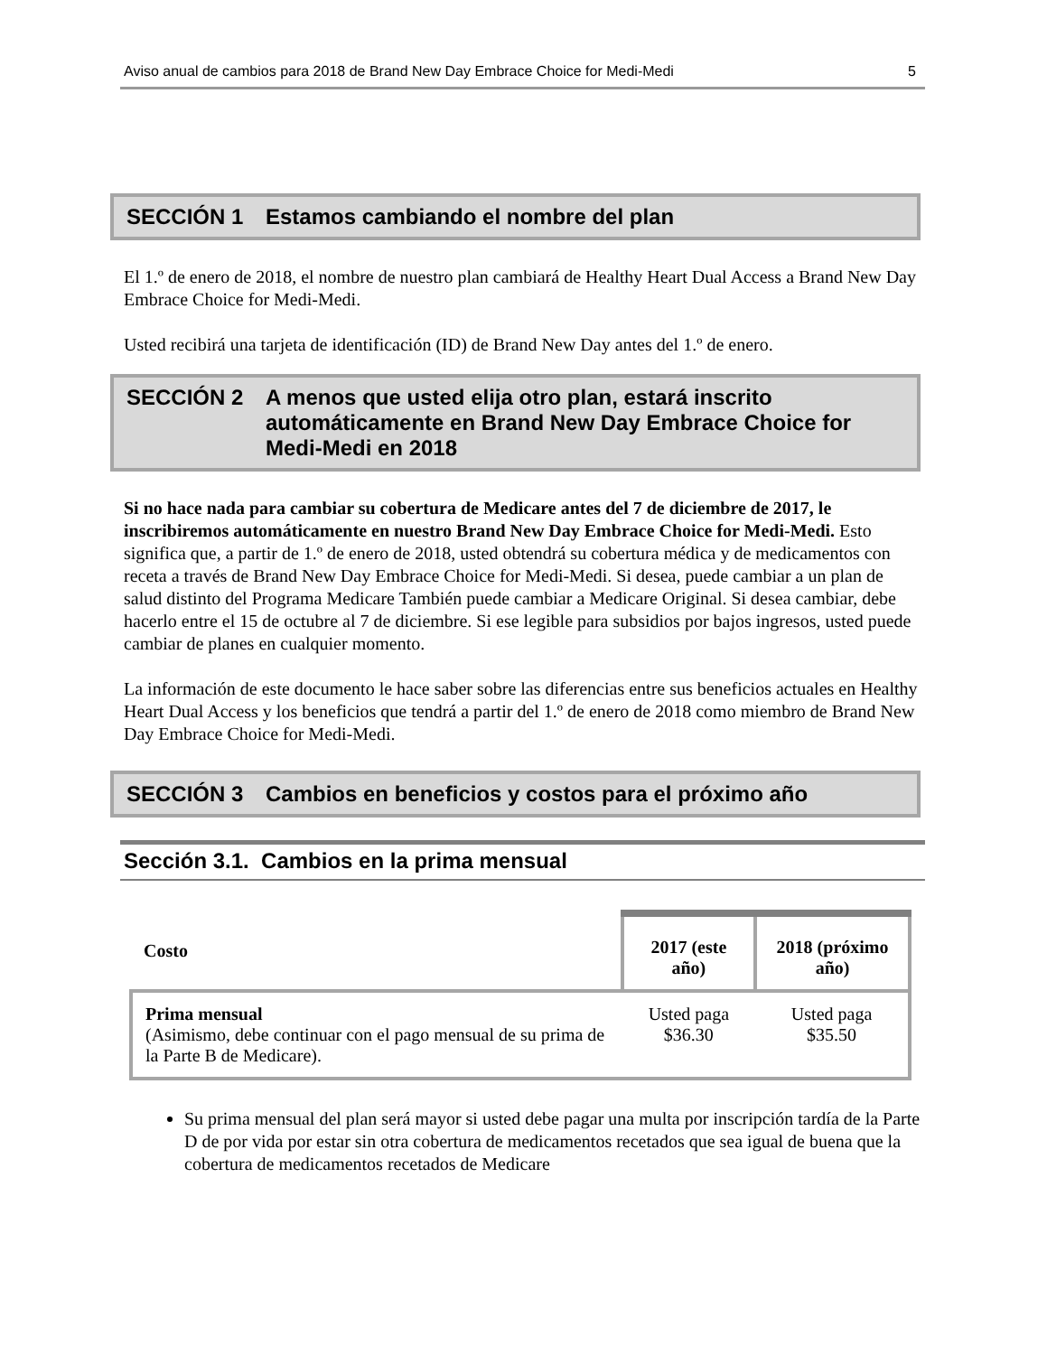Aviso anual de cambios para 2018 de Brand New Day Embrace Choice for Medi-Medi 5
SECCIÓN 1 Estamos cambiando el nombre del plan
El 1.º de enero de 2018, el nombre de nuestro plan cambiará de Healthy Heart Dual Access a Brand New Day Embrace Choice for Medi-Medi.
Usted recibirá una tarjeta de identificación (ID) de Brand New Day antes del 1.º de enero.
SECCIÓN 2 A menos que usted elija otro plan, estará inscrito automáticamente en Brand New Day Embrace Choice for Medi-Medi en 2018
Si no hace nada para cambiar su cobertura de Medicare antes del 7 de diciembre de 2017, le inscribiremos automáticamente en nuestro Brand New Day Embrace Choice for Medi-Medi. Esto significa que, a partir de 1.º de enero de 2018, usted obtendrá su cobertura médica y de medicamentos con receta a través de Brand New Day Embrace Choice for Medi-Medi. Si desea, puede cambiar a un plan de salud distinto del Programa Medicare También puede cambiar a Medicare Original. Si desea cambiar, debe hacerlo entre el 15 de octubre al 7 de diciembre. Si ese legible para subsidios por bajos ingresos, usted puede cambiar de planes en cualquier momento.
La información de este documento le hace saber sobre las diferencias entre sus beneficios actuales en Healthy Heart Dual Access y los beneficios que tendrá a partir del 1.º de enero de 2018 como miembro de Brand New Day Embrace Choice for Medi-Medi.
SECCIÓN 3 Cambios en beneficios y costos para el próximo año
Sección 3.1. Cambios en la prima mensual
| Costo | 2017 (este año) | 2018 (próximo año) |
| --- | --- | --- |
| Prima mensual (Asimismo, debe continuar con el pago mensual de su prima de la Parte B de Medicare). | Usted paga $36.30 | Usted paga $35.50 |
Su prima mensual del plan será mayor si usted debe pagar una multa por inscripción tardía de la Parte D de por vida por estar sin otra cobertura de medicamentos recetados que sea igual de buena que la cobertura de medicamentos recetados de Medicare